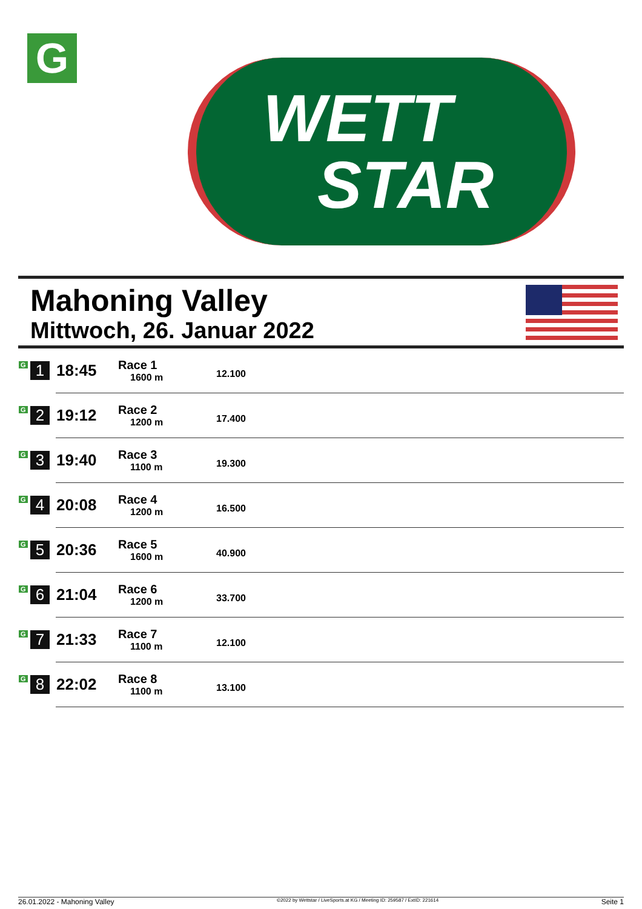G
WETT
STAR
Mahoning Valley
Mittwoch, 26. Januar 2022
| G 1 | 18:45 | Race 1 1600 m | 12.100 |
| G 2 | 19:12 | Race 2 1200 m | 17.400 |
| G 3 | 19:40 | Race 3 1100 m | 19.300 |
| G 4 | 20:08 | Race 4 1200 m | 16.500 |
| G 5 | 20:36 | Race 5 1600 m | 40.900 |
| G 6 | 21:04 | Race 6 1200 m | 33.700 |
| G 7 | 21:33 | Race 7 1100 m | 12.100 |
| G 8 | 22:02 | Race 8 1100 m | 13.100 |
26.01.2022 - Mahoning Valley ©2022 by Wettstar / LiveSports.at KG / Meeting ID: 259587 / ExtID: 221614 Seite 1